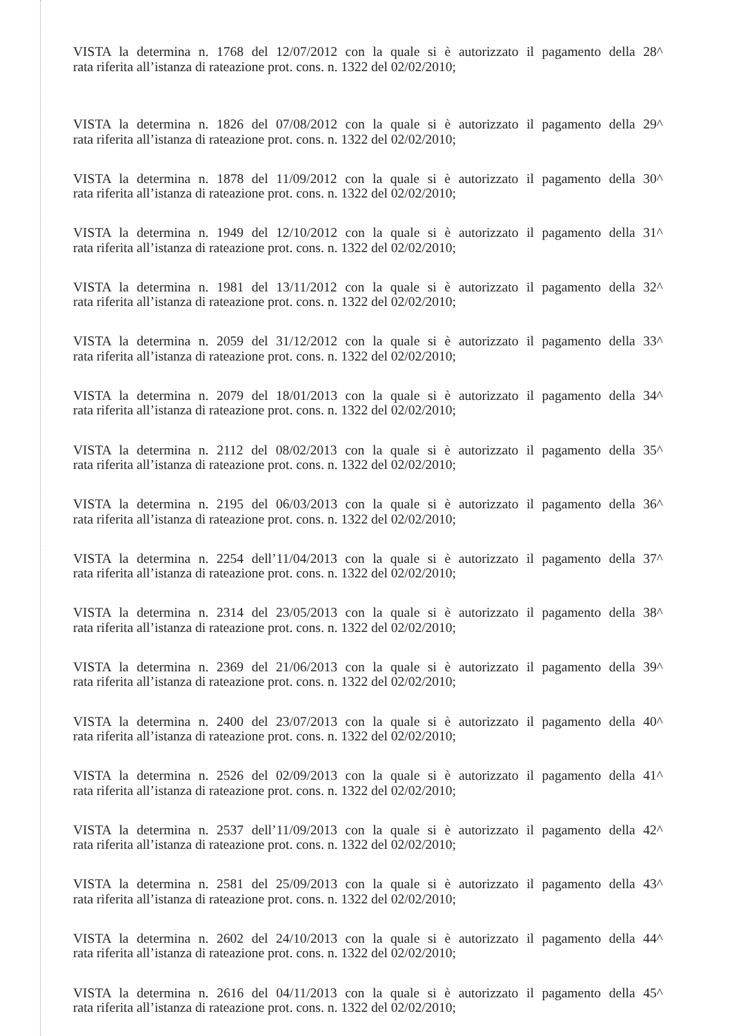VISTA la determina n. 1768 del 12/07/2012 con la quale si è autorizzato il pagamento della 28^
rata riferita all’istanza di rateazione prot. cons. n. 1322 del 02/02/2010;
VISTA la determina n. 1826 del 07/08/2012 con la quale si è autorizzato il pagamento della 29^
rata riferita all’istanza di rateazione prot. cons. n. 1322 del 02/02/2010;
VISTA la determina n. 1878 del 11/09/2012 con la quale si è autorizzato il pagamento della 30^
rata riferita all’istanza di rateazione prot. cons. n. 1322 del 02/02/2010;
VISTA la determina n. 1949 del 12/10/2012 con la quale si è autorizzato il pagamento della 31^
rata riferita all’istanza di rateazione prot. cons. n. 1322 del 02/02/2010;
VISTA la determina n. 1981 del 13/11/2012 con la quale si è autorizzato il pagamento della 32^
rata riferita all’istanza di rateazione prot. cons. n. 1322 del 02/02/2010;
VISTA la determina n. 2059 del 31/12/2012 con la quale si è autorizzato il pagamento della 33^
rata riferita all’istanza di rateazione prot. cons. n. 1322 del 02/02/2010;
VISTA la determina n. 2079 del 18/01/2013 con la quale si è autorizzato il pagamento della 34^
rata riferita all’istanza di rateazione prot. cons. n. 1322 del 02/02/2010;
VISTA la determina n. 2112 del 08/02/2013 con la quale si è autorizzato il pagamento della 35^
rata riferita all’istanza di rateazione prot. cons. n. 1322 del 02/02/2010;
VISTA la determina n. 2195 del 06/03/2013 con la quale si è autorizzato il pagamento della 36^
rata riferita all’istanza di rateazione prot. cons. n. 1322 del 02/02/2010;
VISTA la determina n. 2254 dell’11/04/2013 con la quale si è autorizzato il pagamento della 37^
rata riferita all’istanza di rateazione prot. cons. n. 1322 del 02/02/2010;
VISTA la determina n. 2314 del 23/05/2013 con la quale si è autorizzato il pagamento della 38^
rata riferita all’istanza di rateazione prot. cons. n. 1322 del 02/02/2010;
VISTA la determina n. 2369 del 21/06/2013 con la quale si è autorizzato il pagamento della 39^
rata riferita all’istanza di rateazione prot. cons. n. 1322 del 02/02/2010;
VISTA la determina n. 2400 del 23/07/2013 con la quale si è autorizzato il pagamento della 40^
rata riferita all’istanza di rateazione prot. cons. n. 1322 del 02/02/2010;
VISTA la determina n. 2526 del 02/09/2013 con la quale si è autorizzato il pagamento della 41^
rata riferita all’istanza di rateazione prot. cons. n. 1322 del 02/02/2010;
VISTA la determina n. 2537 dell’11/09/2013 con la quale si è autorizzato il pagamento della 42^
rata riferita all’istanza di rateazione prot. cons. n. 1322 del 02/02/2010;
VISTA la determina n. 2581 del 25/09/2013 con la quale si è autorizzato il pagamento della 43^
rata riferita all’istanza di rateazione prot. cons. n. 1322 del 02/02/2010;
VISTA la determina n. 2602 del 24/10/2013 con la quale si è autorizzato il pagamento della 44^
rata riferita all’istanza di rateazione prot. cons. n. 1322 del 02/02/2010;
VISTA la determina n. 2616 del 04/11/2013 con la quale si è autorizzato il pagamento della 45^
rata riferita all’istanza di rateazione prot. cons. n. 1322 del 02/02/2010;